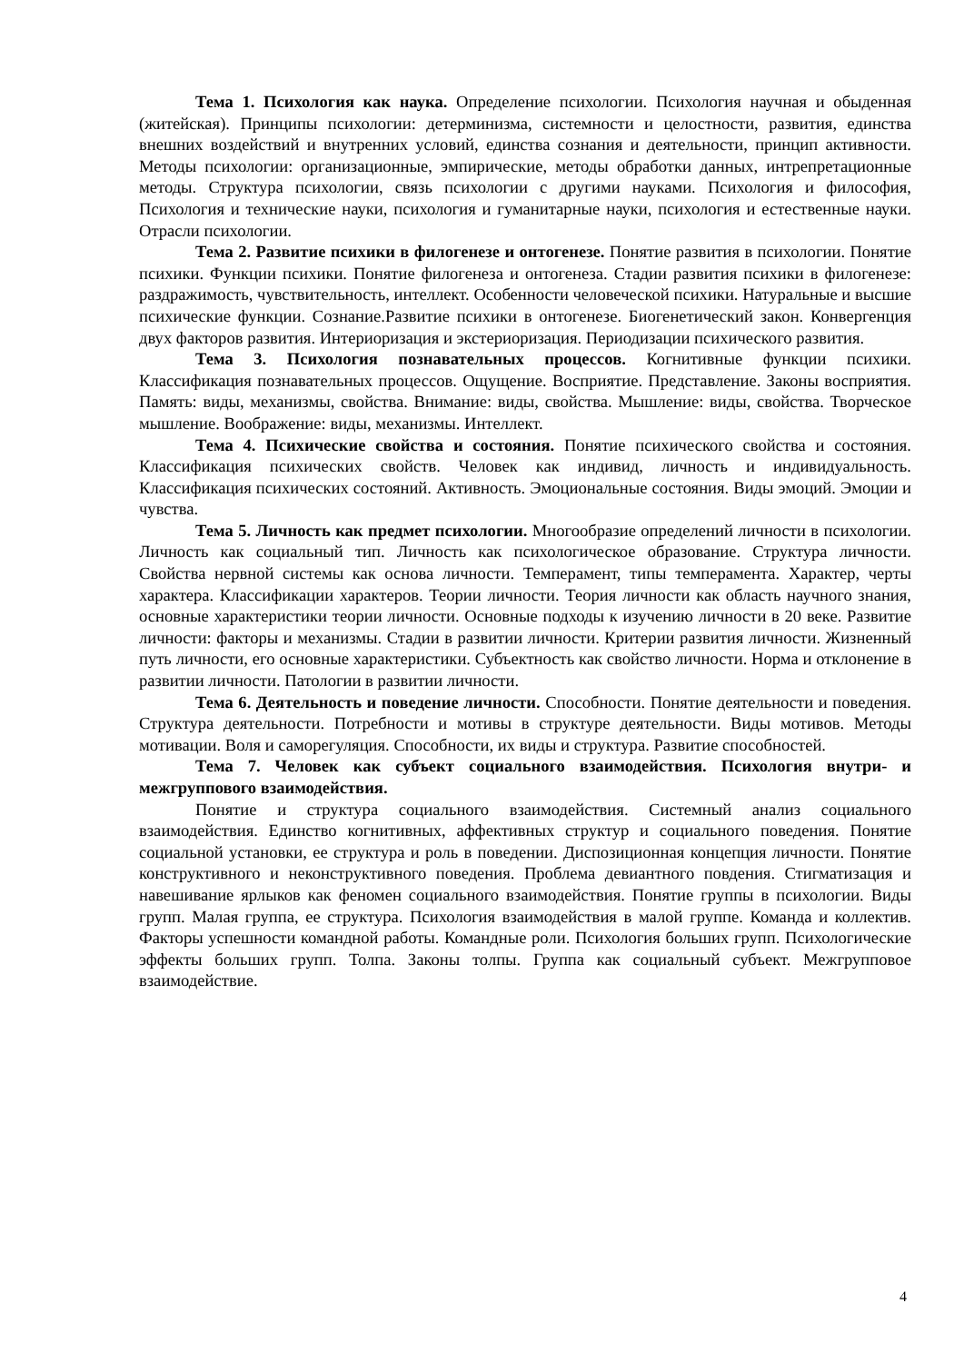Тема 1. Психология как наука. Определение психологии. Психология научная и обыденная (житейская). Принципы психологии: детерминизма, системности и целостности, развития, единства внешних воздействий и внутренних условий, единства сознания и деятельности, принцип активности. Методы психологии: организационные, эмпирические, методы обработки данных, интрепретационные методы. Структура психологии, связь психологии с другими науками. Психология и философия, Психология и технические науки, психология и гуманитарные науки, психология и естественные науки. Отрасли психологии.
Тема 2. Развитие психики в филогенезе и онтогенезе. Понятие развития в психологии. Понятие психики. Функции психики. Понятие филогенеза и онтогенеза. Стадии развития психики в филогенезе: раздражимость, чувствительность, интеллект. Особенности человеческой психики. Натуральные и высшие психические функции. Сознание.Развитие психики в онтогенезе. Биогенетический закон. Конвергенция двух факторов развития. Интериоризация и экстериоризация. Периодизации психического развития.
Тема 3. Психология познавательных процессов. Когнитивные функции психики. Классификация познавательных процессов. Ощущение. Восприятие. Представление. Законы восприятия. Память: виды, механизмы, свойства. Внимание: виды, свойства. Мышление: виды, свойства. Творческое мышление. Воображение: виды, механизмы. Интеллект.
Тема 4. Психические свойства и состояния. Понятие психического свойства и состояния. Классификация психических свойств. Человек как индивид, личность и индивидуальность. Классификация психических состояний. Активность. Эмоциональные состояния. Виды эмоций. Эмоции и чувства.
Тема 5. Личность как предмет психологии. Многообразие определений личности в психологии. Личность как социальный тип. Личность как психологическое образование. Структура личности. Свойства нервной системы как основа личности. Темперамент, типы темперамента. Характер, черты характера. Классификации характеров. Теории личности. Теория личности как область научного знания, основные характеристики теории личности. Основные подходы к изучению личности в 20 веке. Развитие личности: факторы и механизмы. Стадии в развитии личности. Критерии развития личности. Жизненный путь личности, его основные характеристики. Субъектность как свойство личности. Норма и отклонение в развитии личности. Патологии в развитии личности.
Тема 6. Деятельность и поведение личности. Способности. Понятие деятельности и поведения. Структура деятельности. Потребности и мотивы в структуре деятельности. Виды мотивов. Методы мотивации. Воля и саморегуляция. Способности, их виды и структура. Развитие способностей.
Тема 7. Человек как субъект социального взаимодействия. Психология внутри- и межгруппового взаимодействия.
Понятие и структура социального взаимодействия. Системный анализ социального взаимодействия. Единство когнитивных, аффективных структур и социального поведения. Понятие социальной установки, ее структура и роль в поведении. Диспозиционная концепция личности. Понятие конструктивного и неконструктивного поведения. Проблема девиантного повдения. Стигматизация и навешивание ярлыков как феномен социального взаимодействия. Понятие группы в психологии. Виды групп. Малая группа, ее структура. Психология взаимодействия в малой группе. Команда и коллектив. Факторы успешности командной работы. Командные роли. Психология больших групп. Психологические эффекты больших групп. Толпа. Законы толпы. Группа как социальный субъект. Межгрупповое взаимодействие.
4